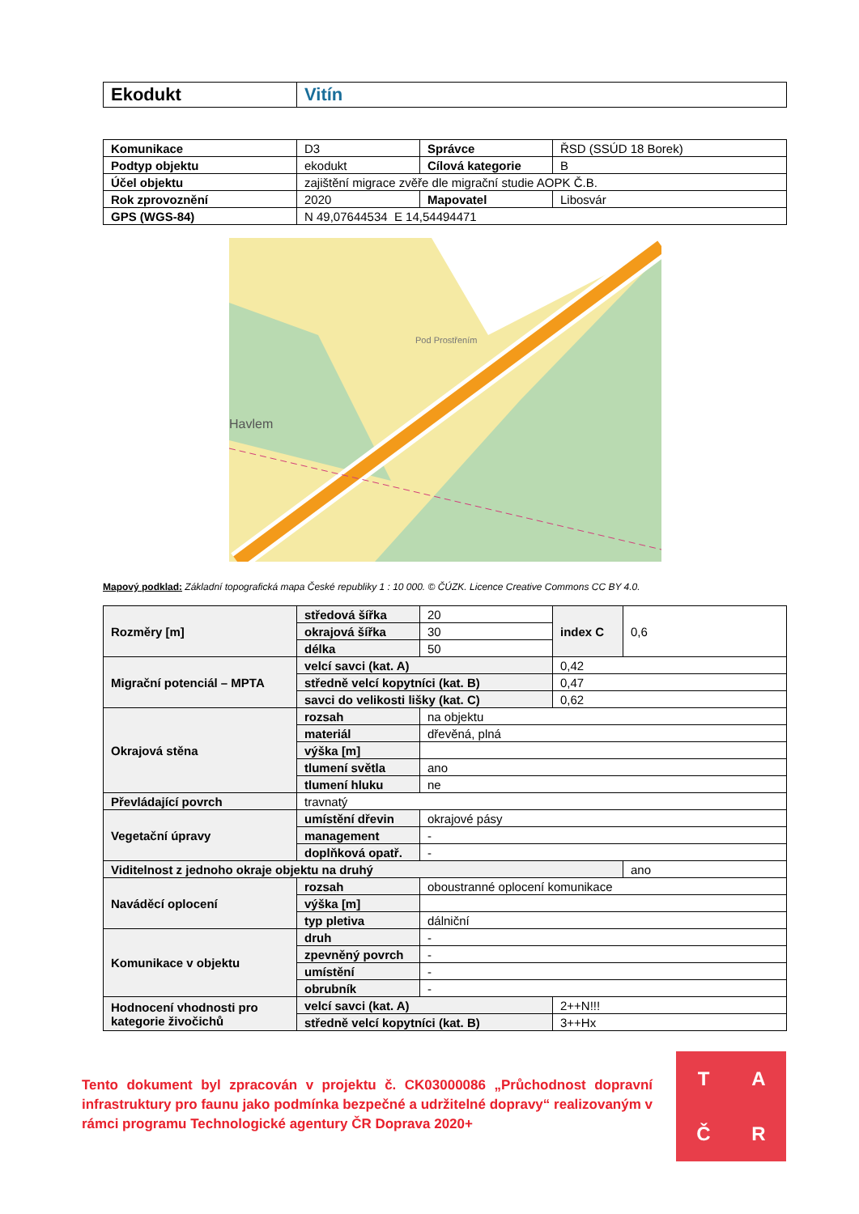| Ekodukt | Vitín |
| Komunikace | D3 | Správce | ŘSD (SSÚD 18 Borek) | |
| Podtyp objektu | ekodukt | Cílová kategorie | | B |
| Účel objektu | zajištění migrace zvěře dle migrační studie AOPK Č.B. | | | |
| Rok zprovoznění | 2020 | Mapovatel | Libosvár | |
| GPS (WGS-84) | N 49,07644534 E 14,54494471 | | | |
Havlem
Pod Prostřením
Mapový podklad: Základní topografická mapa České republiky 1 : 10 000. © ČÚZK. Licence Creative Commons CC BY 4.0.
| Rozměry [m] | středová šířka | 20 | index C | 0,6 |
| | okrajová šířka | 30 | | |
| | délka | 50 | | |
| Migrační potenciál – MPTA | velcí savci (kat. A) | | 0,42 | |
| | středně velcí kopytníci (kat. B) | | 0,47 | |
| | savci do velikosti lišky (kat. C) | | 0,62 | |
| Okrajová stěna | rozsah | na objektu | | |
| | materiál | dřevěná, plná | | |
| | výška [m] | | | |
| | tlumení světla | ano | | |
| | tlumení hluku | ne | | |
| Převládající povrch | travnatý | | | |
| Vegetační úpravy | umístění dřevin | okrajové pásy | | |
| | management | - | | |
| | doplňková opatř. | - | | |
| Viditelnost z jednoho okraje objektu na druhý | | | | ano |
| Naváděcí oplocení | rozsah | oboustranné oplocení komunikace | | |
| | výška [m] | | | |
| | typ pletiva | dálniční | | |
| Komunikace v objektu | druh | - | | |
| | zpevněný povrch | - | | |
| | umístění | - | | |
| | obrubník | - | | |
| Hodnocení vhodnosti pro kategorie živočichů | velcí savci (kat. A) | | 2++N!!! | |
| | středně velcí kopytníci (kat. B) | | 3++Hx | |
Tento dokument byl zpracován v projektu č. CK03000086 „Průchodnost dopravní infrastruktury pro faunu jako podmínka bezpečné a udržitelné dopravy“ realizovaným v rámci programu Technologické agentury ČR Doprava 2020+
TAČR